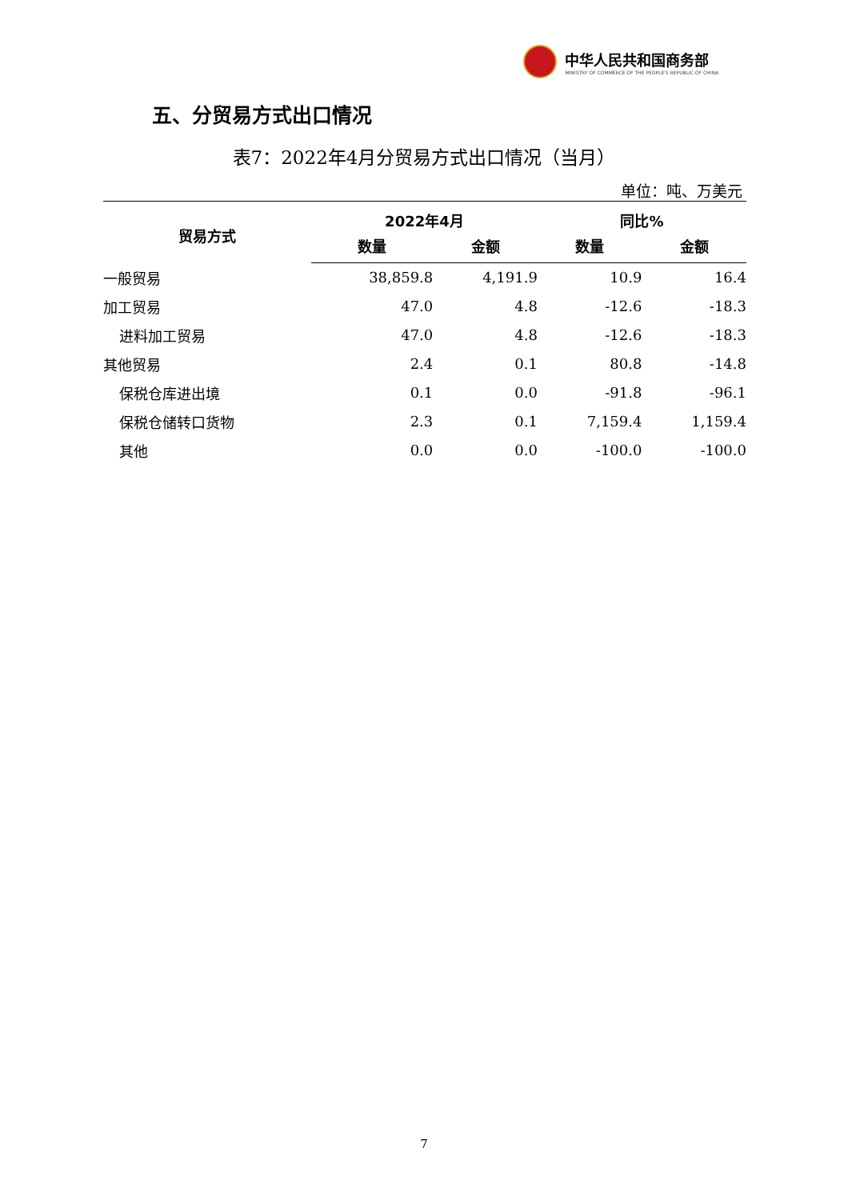中华人民共和国商务部
MINISTRY OF COMMERCE OF THE PEOPLE'S REPUBLIC OF CHINA
五、分贸易方式出口情况
表7：2022年4月分贸易方式出口情况（当月）
单位：吨、万美元
| 贸易方式 | 2022年4月 | | 同比% | |
| --- | --- | --- | --- | --- |
| | 数量 | 金额 | 数量 | 金额 |
| 一般贸易 | 38,859.8 | 4,191.9 | 10.9 | 16.4 |
| 加工贸易 | 47.0 | 4.8 | -12.6 | -18.3 |
| 进料加工贸易 | 47.0 | 4.8 | -12.6 | -18.3 |
| 其他贸易 | 2.4 | 0.1 | 80.8 | -14.8 |
| 保税仓库进出境 | 0.1 | 0.0 | -91.8 | -96.1 |
| 保税仓储转口货物 | 2.3 | 0.1 | 7,159.4 | 1,159.4 |
| 其他 | 0.0 | 0.0 | -100.0 | -100.0 |
7